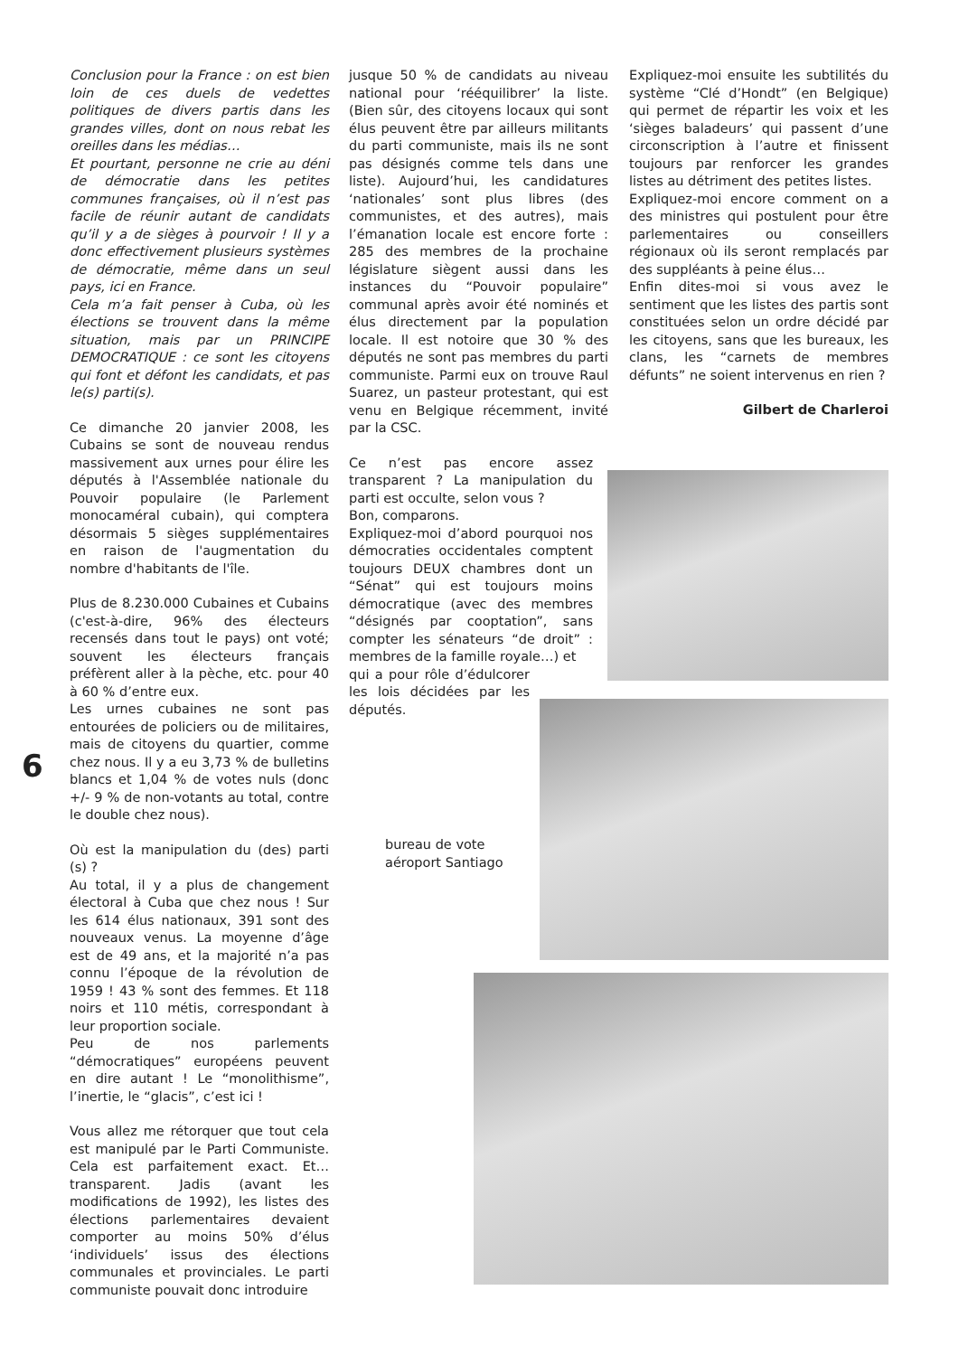Conclusion pour la France : on est bien loin de ces duels de vedettes politiques de divers partis dans les grandes villes, dont on nous rebat les oreilles dans les médias…
Et pourtant, personne ne crie au déni de démocratie dans les petites communes françaises, où il n’est pas facile de réunir autant de candidats qu’il y a de sièges à pourvoir ! Il y a donc effectivement plusieurs systèmes de démocratie, même dans un seul pays, ici en France.
Cela m’a fait penser à Cuba, où les élections se trouvent dans la même situation, mais par un PRINCIPE DEMOCRATIQUE : ce sont les citoyens qui font et défont les candidats, et pas le(s) parti(s).
Ce dimanche 20 janvier 2008, les Cubains se sont de nouveau rendus massivement aux urnes pour élire les députés à l'Assemblée nationale du Pouvoir populaire (le Parlement monocaméral cubain), qui comptera désormais 5 sièges supplémentaires en raison de l'augmentation du nombre d'habitants de l'île.
Plus de 8.230.000 Cubaines et Cubains (c'est-à-dire, 96% des électeurs recensés dans tout le pays) ont voté; souvent les électeurs français préfèrent aller à la pèche, etc. pour 40 à 60 % d’entre eux.
Les urnes cubaines ne sont pas entourées de policiers ou de militaires, mais de citoyens du quartier, comme chez nous. Il y a eu 3,73 % de bulletins blancs et 1,04 % de votes nuls (donc +/- 9 % de non-votants au total, contre le double chez nous).
Où est la manipulation du (des) parti (s) ?
Au total, il y a plus de changement électoral à Cuba que chez nous ! Sur les 614 élus nationaux, 391 sont des nouveaux venus. La moyenne d’âge est de 49 ans, et la majorité n’a pas connu l’époque de la révolution de 1959 ! 43 % sont des femmes. Et 118 noirs et 110 métis, correspondant à leur proportion sociale.
Peu de nos parlements “démocratiques” européens peuvent en dire autant ! Le “monolithisme”, l’inertie, le “glacis”, c’est ici !
Vous allez me rétorquer que tout cela est manipulé par le Parti Communiste. Cela est parfaitement exact. Et… transparent. Jadis (avant les modifications de 1992), les listes des élections parlementaires devaient comporter au moins 50% d’élus ‘individuels’ issus des élections communales et provinciales. Le parti communiste pouvait donc introduire
6
jusque 50 % de candidats au niveau national pour ‘rééquilibrer’ la liste. (Bien sûr, des citoyens locaux qui sont élus peuvent être par ailleurs militants du parti communiste, mais ils ne sont pas désignés comme tels dans une liste). Aujourd’hui, les candidatures ‘nationales’ sont plus libres (des communistes, et des autres), mais l’émanation locale est encore forte : 285 des membres de la prochaine législature siègent aussi dans les instances du “Pouvoir populaire” communal après avoir été nominés et élus directement par la population locale. Il est notoire que 30 % des députés ne sont pas membres du parti communiste. Parmi eux on trouve Raul Suarez, un pasteur protestant, qui est venu en Belgique récemment, invité par la CSC.
Ce n’est pas encore assez transparent ? La manipulation du parti est occulte, selon vous ?
Bon, comparons.
Expliquez-moi d’abord pourquoi nos démocraties occidentales comptent toujours DEUX chambres dont un “Sénat” qui est toujours moins démocratique (avec des membres “désignés par cooptation”, sans compter les sénateurs “de droit” : membres de la famille royale…) et
qui a pour rôle d’édulcorer les lois décidées par les députés.
bureau de vote
aéroport Santiago
Expliquez-moi ensuite les subtilités du système “Clé d’Hondt” (en Belgique) qui permet de répartir les voix et les ‘sièges baladeurs’ qui passent d’une circonscription à l’autre et finissent toujours par renforcer les grandes listes au détriment des petites listes.
Expliquez-moi encore comment on a des ministres qui postulent pour être parlementaires ou conseillers régionaux où ils seront remplacés par des suppléants à peine élus…
Enfin dites-moi si vous avez le sentiment que les listes des partis sont constituées selon un ordre décidé par les citoyens, sans que les bureaux, les clans, les “carnets de membres défunts” ne soient intervenus en rien ?
Gilbert de Charleroi